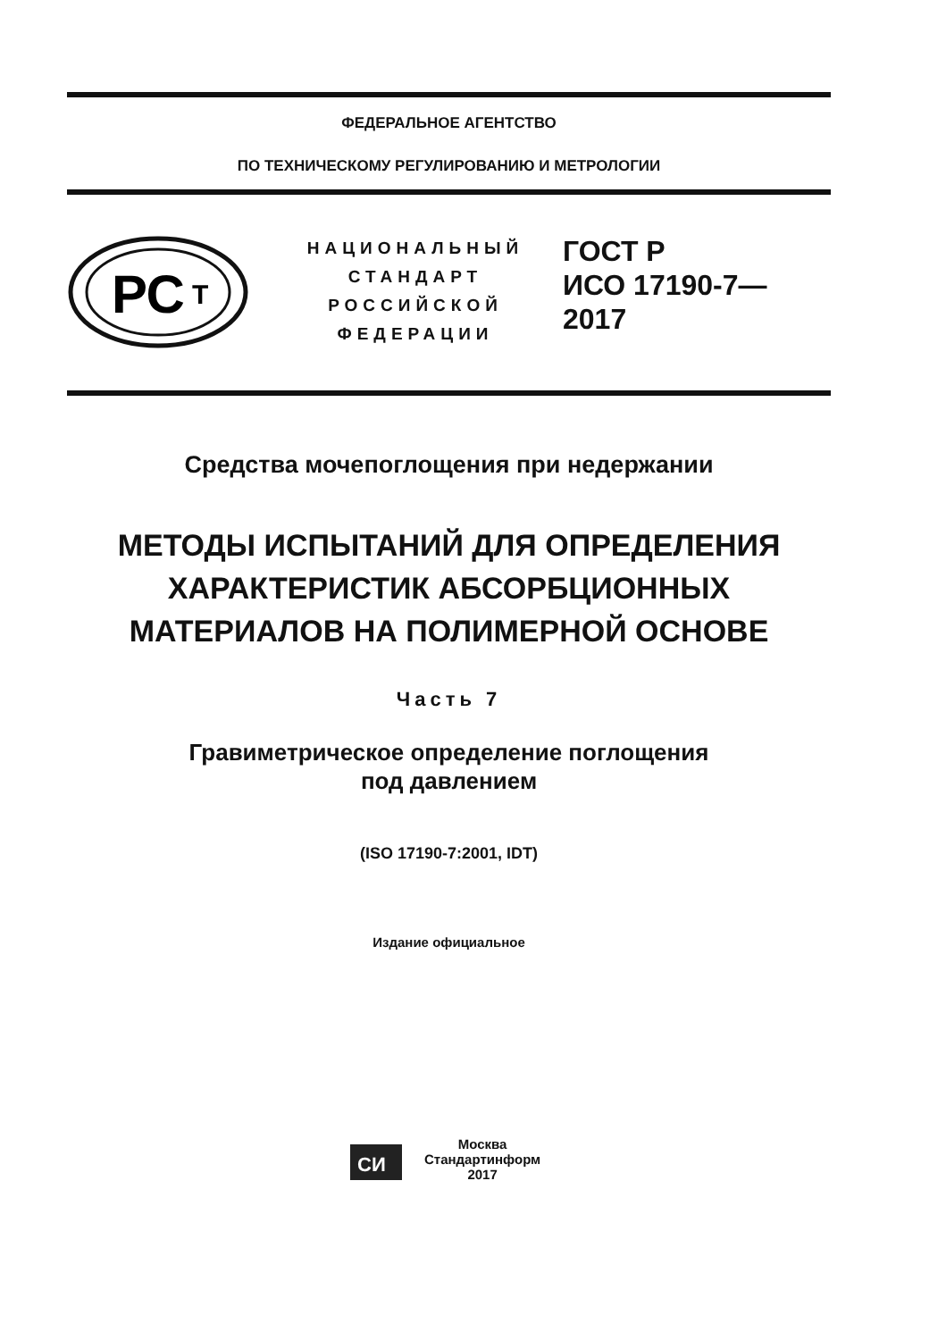ФЕДЕРАЛЬНОЕ АГЕНТСТВО
ПО ТЕХНИЧЕСКОМУ РЕГУЛИРОВАНИЮ И МЕТРОЛОГИИ
РС
Т
НАЦИОНАЛЬНЫЙ
СТАНДАРТ
РОССИЙСКОЙ
ФЕДЕРАЦИИ
ГОСТ Р
ИСО 17190-7—
2017
Средства мочепоглощения при недержании
МЕТОДЫ ИСПЫТАНИЙ ДЛЯ ОПРЕДЕЛЕНИЯ
ХАРАКТЕРИСТИК АБСОРБЦИОННЫХ
МАТЕРИАЛОВ НА ПОЛИМЕРНОЙ ОСНОВЕ
Часть 7
Гравиметрическое определение поглощения
под давлением
(ISO 17190-7:2001, IDT)
Издание официальное
СИ
Москва
Стандартинформ
2017